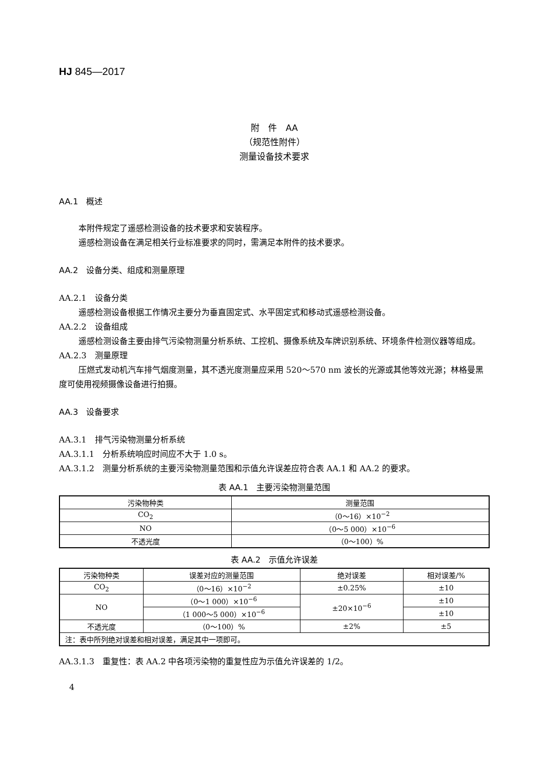HJ 845—2017
附　件　AA
（规范性附件）
测量设备技术要求
AA.1　概述
本附件规定了遥感检测设备的技术要求和安装程序。
遥感检测设备在满足相关行业标准要求的同时，需满足本附件的技术要求。
AA.2　设备分类、组成和测量原理
AA.2.1　设备分类
遥感检测设备根据工作情况主要分为垂直固定式、水平固定式和移动式遥感检测设备。
AA.2.2　设备组成
遥感检测设备主要由排气污染物测量分析系统、工控机、摄像系统及车牌识别系统、环境条件检测仪器等组成。
AA.2.3　测量原理
压燃式发动机汽车排气烟度测量，其不透光度测量应采用 520～570 nm 波长的光源或其他等效光源；林格曼黑度可使用视频摄像设备进行拍摄。
AA.3　设备要求
AA.3.1　排气污染物测量分析系统
AA.3.1.1　分析系统响应时间应不大于 1.0 s。
AA.3.1.2　测量分析系统的主要污染物测量范围和示值允许误差应符合表 AA.1 和 AA.2 的要求。
表 AA.1　主要污染物测量范围
| 污染物种类 | 测量范围 |
| --- | --- |
| CO<sub>2</sub> | （0～16）×10<sup>−2</sup> |
| NO | （0～5 000）×10<sup>−6</sup> |
| 不透光度 | （0～100）% |
表 AA.2　示值允许误差
| 污染物种类 | 误差对应的测量范围 | 绝对误差 | 相对误差/% |
| --- | --- | --- | --- |
| CO<sub>2</sub> | （0～16）×10<sup>−2</sup> | ±0.25% | ±10 |
| NO | （0～1 000）×10<sup>−6</sup> | ±20×10<sup>−6</sup> | ±10 |
| | （1 000～5 000）×10<sup>−6</sup> | | ±10 |
| 不透光度 | （0～100）% | ±2% | ±5 |
| 注：表中所列绝对误差和相对误差，满足其中一项即可。 | | | |
AA.3.1.3　重复性：表 AA.2 中各项污染物的重复性应为示值允许误差的 1/2。
4